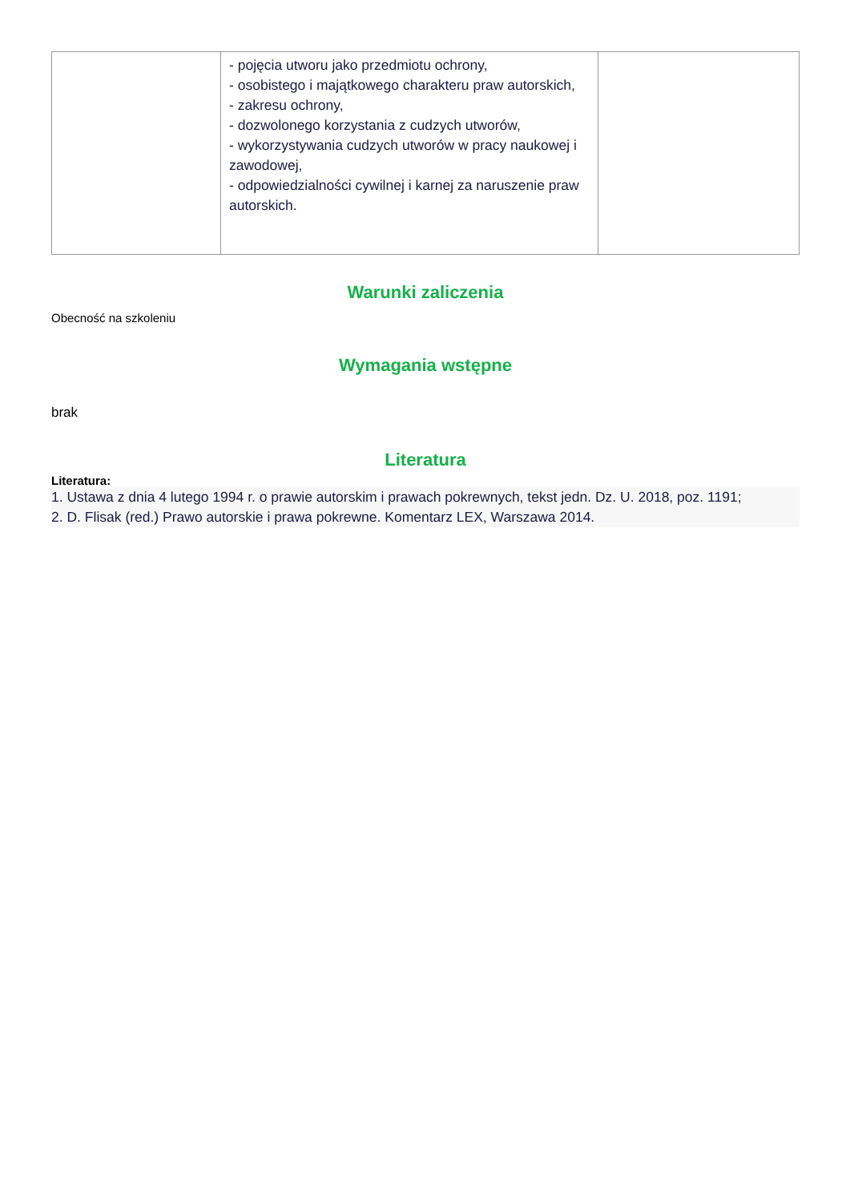| | - pojęcia utworu jako przedmiotu ochrony, - osobistego i majątkowego charakteru praw autorskich, - zakresu ochrony, - dozwolonego korzystania z cudzych utworów, - wykorzystywania cudzych utworów w pracy naukowej i zawodowej, - odpowiedzialności cywilnej i karnej za naruszenie praw autorskich. | |
Warunki zaliczenia
Obecność na szkoleniu
Wymagania wstępne
brak
Literatura
Literatura:
1. Ustawa z dnia 4 lutego 1994 r. o prawie autorskim i prawach pokrewnych, tekst jedn. Dz. U. 2018, poz. 1191;
2. D. Flisak (red.) Prawo autorskie i prawa pokrewne. Komentarz LEX, Warszawa 2014.